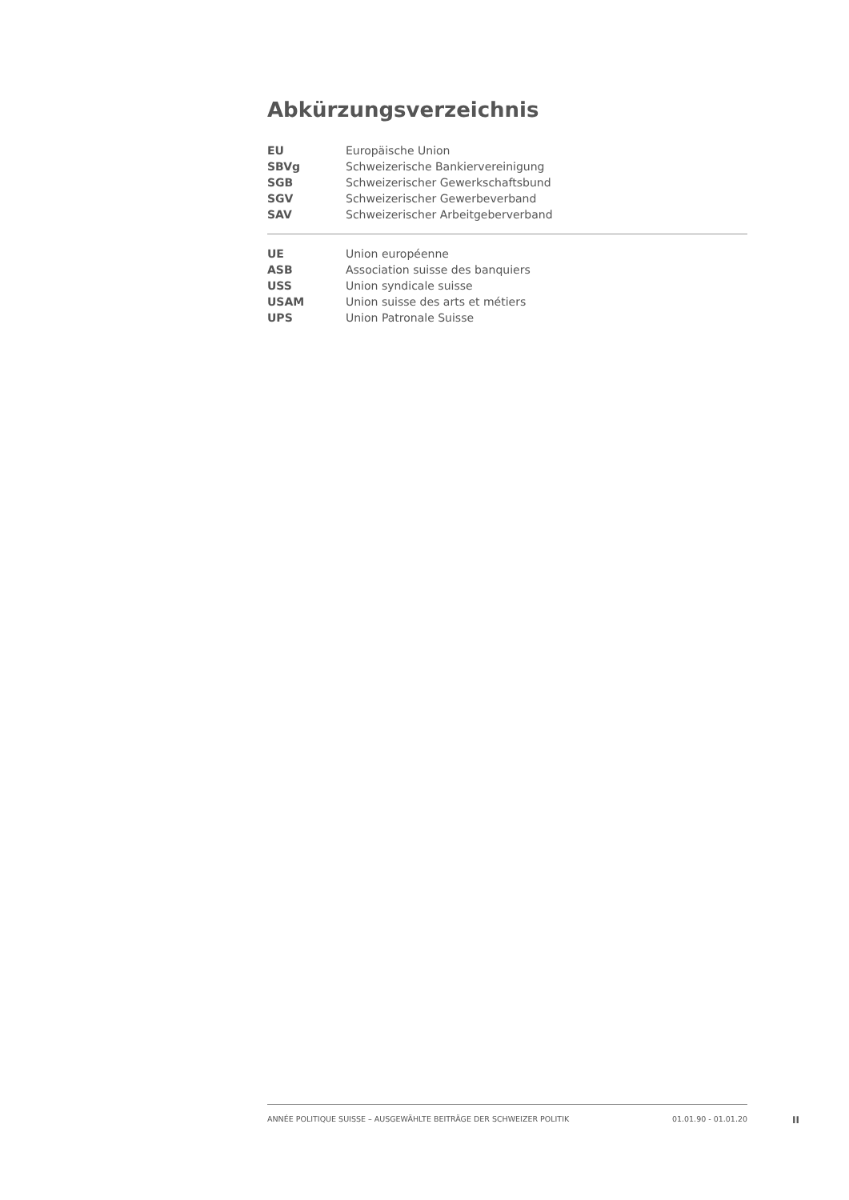Abkürzungsverzeichnis
| EU | Europäische Union |
| SBVg | Schweizerische Bankiervereinigung |
| SGB | Schweizerischer Gewerkschaftsbund |
| SGV | Schweizerischer Gewerbeverband |
| SAV | Schweizerischer Arbeitgeberverband |
| UE | Union européenne |
| ASB | Association suisse des banquiers |
| USS | Union syndicale suisse |
| USAM | Union suisse des arts et métiers |
| UPS | Union Patronale Suisse |
ANNÉE POLITIQUE SUISSE – AUSGEWÄHLTE BEITRÄGE DER SCHWEIZER POLITIK 01.01.90 - 01.01.20
II